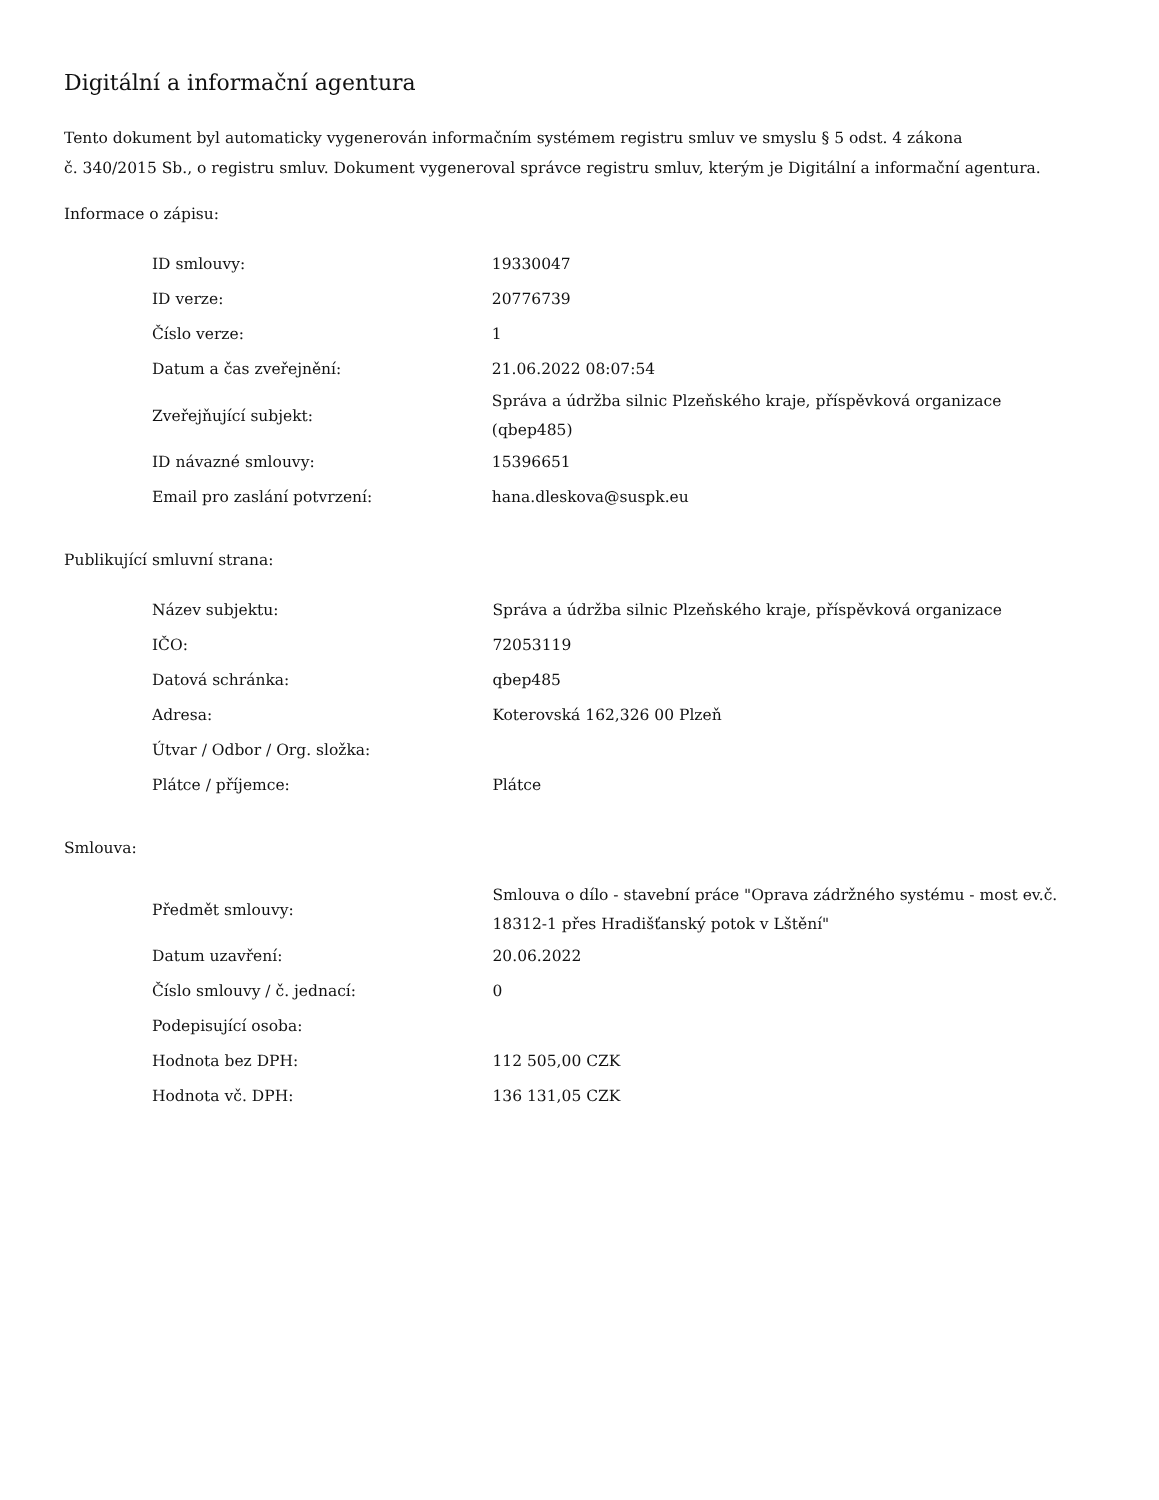Digitální a informační agentura
Tento dokument byl automaticky vygenerován informačním systémem registru smluv ve smyslu § 5 odst. 4 zákona
č. 340/2015 Sb., o registru smluv. Dokument vygeneroval správce registru smluv, kterým je Digitální a informační agentura.
Informace o zápisu:
| ID smlouvy: | 19330047 |
| ID verze: | 20776739 |
| Číslo verze: | 1 |
| Datum a čas zveřejnění: | 21.06.2022 08:07:54 |
| Zveřejňující subjekt: | Správa a údržba silnic Plzeňského kraje, příspěvková organizace (qbep485) |
| ID návazné smlouvy: | 15396651 |
| Email pro zaslání potvrzení: | hana.dleskova@suspk.eu |
Publikující smluvní strana:
| Název subjektu: | Správa a údržba silnic Plzeňského kraje, příspěvková organizace |
| IČO: | 72053119 |
| Datová schránka: | qbep485 |
| Adresa: | Koterovská 162,326 00 Plzeň |
| Útvar / Odbor / Org. složka: | |
| Plátce / příjemce: | Plátce |
Smlouva:
| Předmět smlouvy: | Smlouva o dílo - stavební práce "Oprava zádržného systému - most ev.č. 18312-1 přes Hradišťanský potok v Lštění" |
| Datum uzavření: | 20.06.2022 |
| Číslo smlouvy / č. jednací: | 0 |
| Podepisující osoba: | |
| Hodnota bez DPH: | 112 505,00 CZK |
| Hodnota vč. DPH: | 136 131,05 CZK |